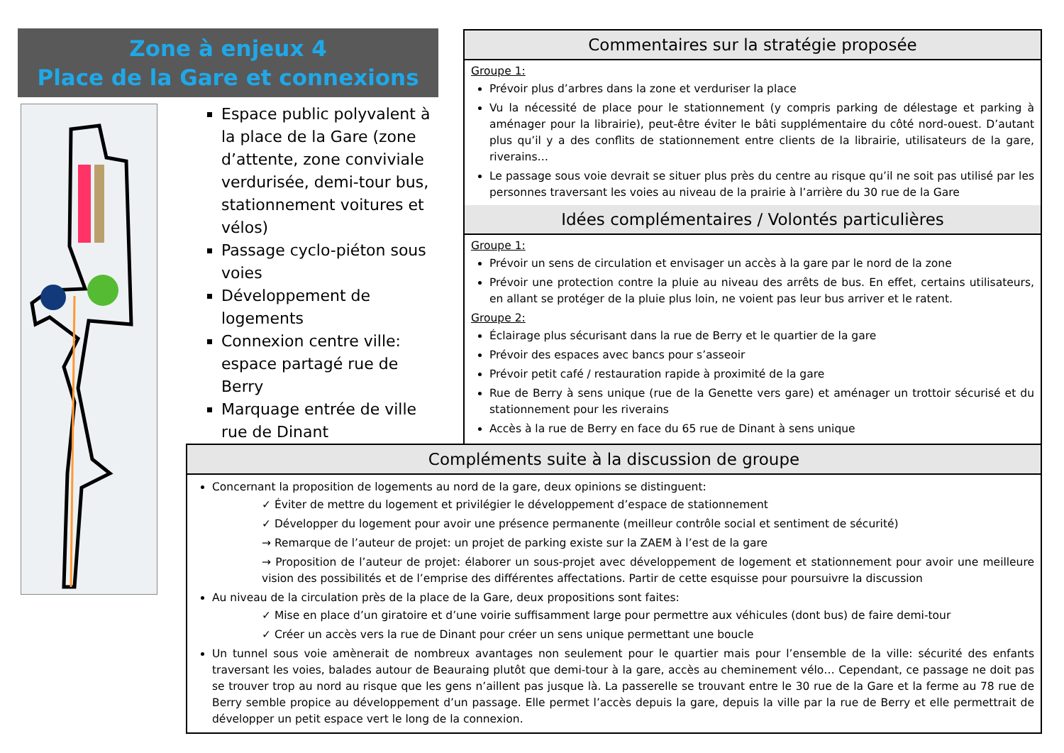Zone à enjeux 4
Place de la Gare et connexions
Espace public polyvalent à la place de la Gare (zone d’attente, zone conviviale verdurisée, demi-tour bus, stationnement voitures et vélos)
Passage cyclo-piéton sous voies
Développement de logements
Connexion centre ville: espace partagé rue de Berry
Marquage entrée de ville rue de Dinant
Commentaires sur la stratégie proposée
Groupe 1:
Prévoir plus d’arbres dans la zone et verduriser la place
Vu la nécessité de place pour le stationnement (y compris parking de délestage et parking à aménager pour la librairie), peut-être éviter le bâti supplémentaire du côté nord-ouest. D’autant plus qu’il y a des conflits de stationnement entre clients de la librairie, utilisateurs de la gare, riverains…
Le passage sous voie devrait se situer plus près du centre au risque qu’il ne soit pas utilisé par les personnes traversant les voies au niveau de la prairie à l’arrière du 30 rue de la Gare
Idées complémentaires / Volontés particulières
Groupe 1:
Prévoir un sens de circulation et envisager un accès à la gare par le nord de la zone
Prévoir une protection contre la pluie au niveau des arrêts de bus. En effet, certains utilisateurs, en allant se protéger de la pluie plus loin, ne voient pas leur bus arriver et le ratent.
Groupe 2:
Éclairage plus sécurisant dans la rue de Berry et le quartier de la gare
Prévoir des espaces avec bancs pour s’asseoir
Prévoir petit café / restauration rapide à proximité de la gare
Rue de Berry à sens unique (rue de la Genette vers gare) et aménager un trottoir sécurisé et du stationnement pour les riverains
Accès à la rue de Berry en face du 65 rue de Dinant à sens unique
Compléments suite à la discussion de groupe
Concernant la proposition de logements au nord de la gare, deux opinions se distinguent:
✓ Éviter de mettre du logement et privilégier le développement d’espace de stationnement
✓ Développer du logement pour avoir une présence permanente (meilleur contrôle social et sentiment de sécurité)
→ Remarque de l’auteur de projet: un projet de parking existe sur la ZAEM à l’est de la gare
→ Proposition de l’auteur de projet: élaborer un sous-projet avec développement de logement et stationnement pour avoir une meilleure vision des possibilités et de l’emprise des différentes affectations. Partir de cette esquisse pour poursuivre la discussion
Au niveau de la circulation près de la place de la Gare, deux propositions sont faites:
✓ Mise en place d’un giratoire et d’une voirie suffisamment large pour permettre aux véhicules (dont bus) de faire demi-tour
✓ Créer un accès vers la rue de Dinant pour créer un sens unique permettant une boucle
Un tunnel sous voie amènerait de nombreux avantages non seulement pour le quartier mais pour l’ensemble de la ville: sécurité des enfants traversant les voies, balades autour de Beauraing plutôt que demi-tour à la gare, accès au cheminement vélo… Cependant, ce passage ne doit pas se trouver trop au nord au risque que les gens n’aillent pas jusque là. La passerelle se trouvant entre le 30 rue de la Gare et la ferme au 78 rue de Berry semble propice au développement d’un passage. Elle permet l’accès depuis la gare, depuis la ville par la rue de Berry et elle permettrait de développer un petit espace vert le long de la connexion.